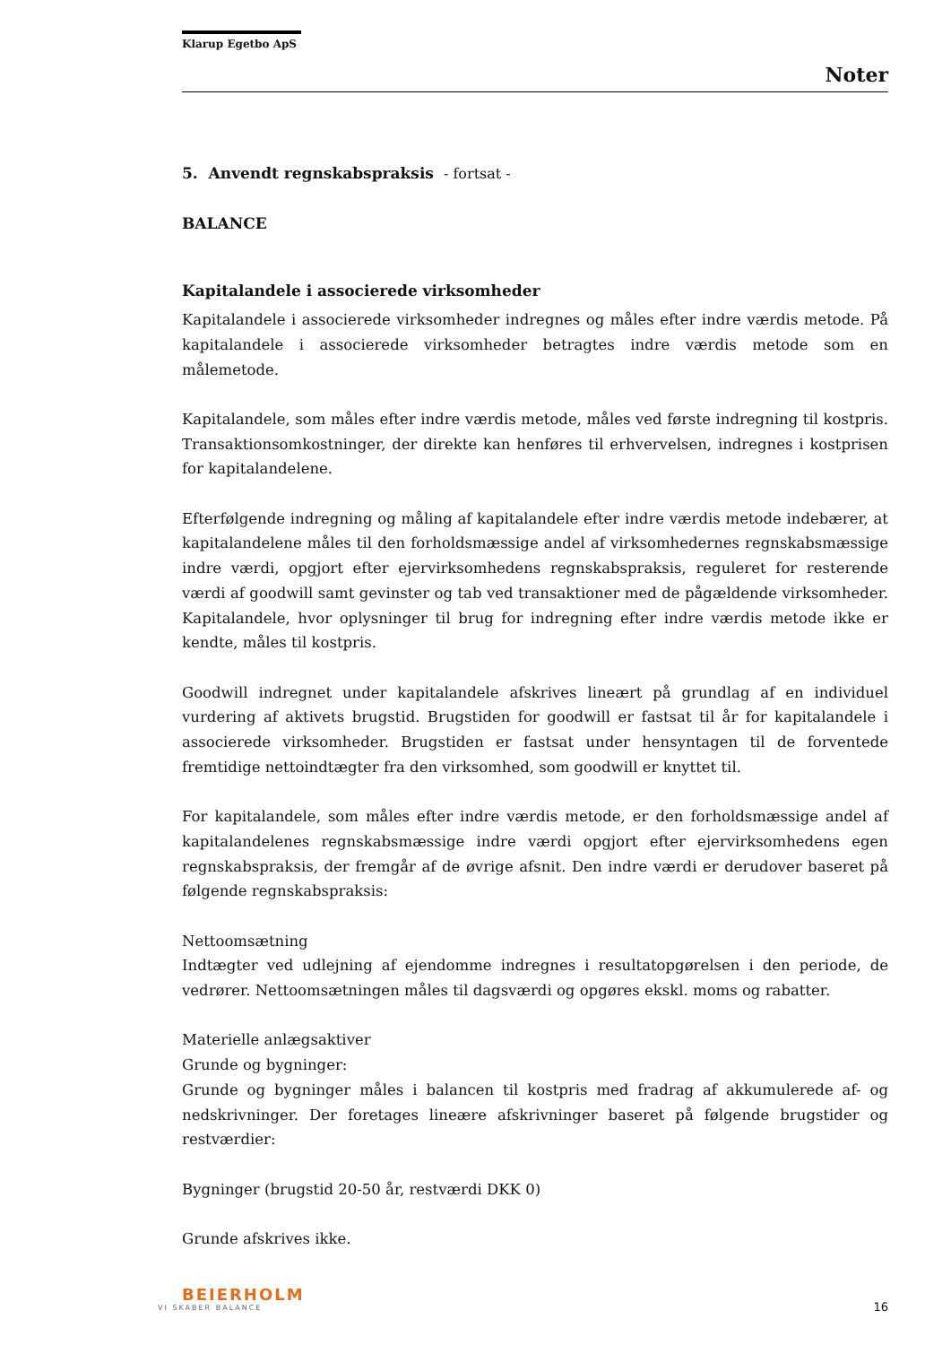Klarup Egetbo ApS
Noter
5. Anvendt regnskabspraksis - fortsat -
BALANCE
Kapitalandele i associerede virksomheder
Kapitalandele i associerede virksomheder indregnes og måles efter indre værdis metode. På kapitalandele i associerede virksomheder betragtes indre værdis metode som en målemetode.
Kapitalandele, som måles efter indre værdis metode, måles ved første indregning til kostpris. Transaktionsomkostninger, der direkte kan henføres til erhvervelsen, indregnes i kostprisen for kapitalandelene.
Efterfølgende indregning og måling af kapitalandele efter indre værdis metode indebærer, at kapitalandelene måles til den forholdsmæssige andel af virksomhedernes regnskabsmæssige indre værdi, opgjort efter ejervirksomhedens regnskabspraksis, reguleret for resterende værdi af goodwill samt gevinster og tab ved transaktioner med de pågældende virksomheder. Kapitalandele, hvor oplysninger til brug for indregning efter indre værdis metode ikke er kendte, måles til kostpris.
Goodwill indregnet under kapitalandele afskrives lineært på grundlag af en individuel vurdering af aktivets brugstid. Brugstiden for goodwill er fastsat til år for kapitalandele i associerede virksomheder. Brugstiden er fastsat under hensyntagen til de forventede fremtidige nettoindtægter fra den virksomhed, som goodwill er knyttet til.
For kapitalandele, som måles efter indre værdis metode, er den forholdsmæssige andel af kapitalandelenes regnskabsmæssige indre værdi opgjort efter ejervirksomhedens egen regnskabspraksis, der fremgår af de øvrige afsnit. Den indre værdi er derudover baseret på følgende regnskabspraksis:
Nettoomsætning
Indtægter ved udlejning af ejendomme indregnes i resultatopgørelsen i den periode, de vedrører. Nettoomsætningen måles til dagsværdi og opgøres ekskl. moms og rabatter.
Materielle anlægsaktiver
Grunde og bygninger:
Grunde og bygninger måles i balancen til kostpris med fradrag af akkumulerede af- og nedskrivninger. Der foretages lineære afskrivninger baseret på følgende brugstider og restværdier:
Bygninger (brugstid 20-50 år, restværdi DKK 0)
Grunde afskrives ikke.
BEIERHOLM
VI SKABER BALANCE
16